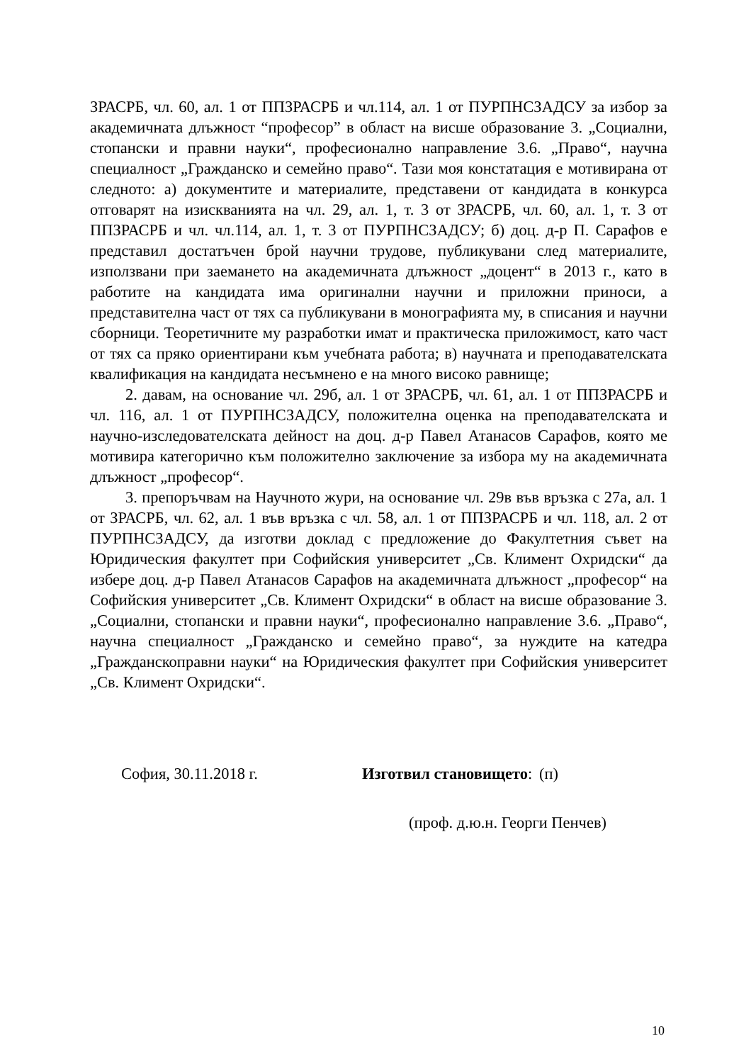ЗРАСРБ, чл. 60, ал. 1 от ППЗРАСРБ и чл.114, ал. 1 от ПУРПНСЗАДСУ за избор за академичната длъжност “професор” в област на висше образование 3. „Социални, стопански и правни науки“, професионално направление 3.6. „Право“, научна специалност „Гражданско и семейно право“. Тази моя констатация е мотивирана от следното: а) документите и материалите, представени от кандидата в конкурса отговарят на изискванията на чл. 29, ал. 1, т. 3 от ЗРАСРБ, чл. 60, ал. 1, т. 3 от ППЗРАСРБ и чл. чл.114, ал. 1, т. 3 от ПУРПНСЗАДСУ; б) доц. д-р П. Сарафов е представил достатъчен брой научни трудове, публикувани след материалите, използвани при заемането на академичната длъжност „доцент“ в 2013 г., като в работите на кандидата има оригинални научни и приложни приноси, а представителна част от тях са публикувани в монографията му, в списания и научни сборници. Теоретичните му разработки имат и практическа приложимост, като част от тях са пряко ориентирани към учебната работа; в) научната и преподавателската квалификация на кандидата несъмнено е на много високо равнище;
2. давам, на основание чл. 29б, ал. 1 от ЗРАСРБ, чл. 61, ал. 1 от ППЗРАСРБ и чл. 116, ал. 1 от ПУРПНСЗАДСУ, положителна оценка на преподавателската и научно-изследователската дейност на доц. д-р Павел Атанасов Сарафов, която ме мотивира категорично към положително заключение за избора му на академичната длъжност „професор“.
3. препоръчвам на Научното жури, на основание чл. 29в във връзка с 27а, ал. 1 от ЗРАСРБ, чл. 62, ал. 1 във връзка с чл. 58, ал. 1 от ППЗРАСРБ и чл. 118, ал. 2 от ПУРПНСЗАДСУ, да изготви доклад с предложение до Факултетния съвет на Юридическия факултет при Софийския университет „Св. Климент Охридски“ да избере доц. д-р Павел Атанасов Сарафов на академичната длъжност „професор“ на Софийския университет „Св. Климент Охридски“ в област на висше образование 3. „Социални, стопански и правни науки“, професионално направление 3.6. „Право“, научна специалност „Гражданско и семейно право“, за нуждите на катедра „Гражданскоправни науки“ на Юридическия факултет при Софийския университет „Св. Климент Охридски“.
София, 30.11.2018 г. Изготвил становището:
(п)
(проф. д.ю.н. Георги Пенчев)
10